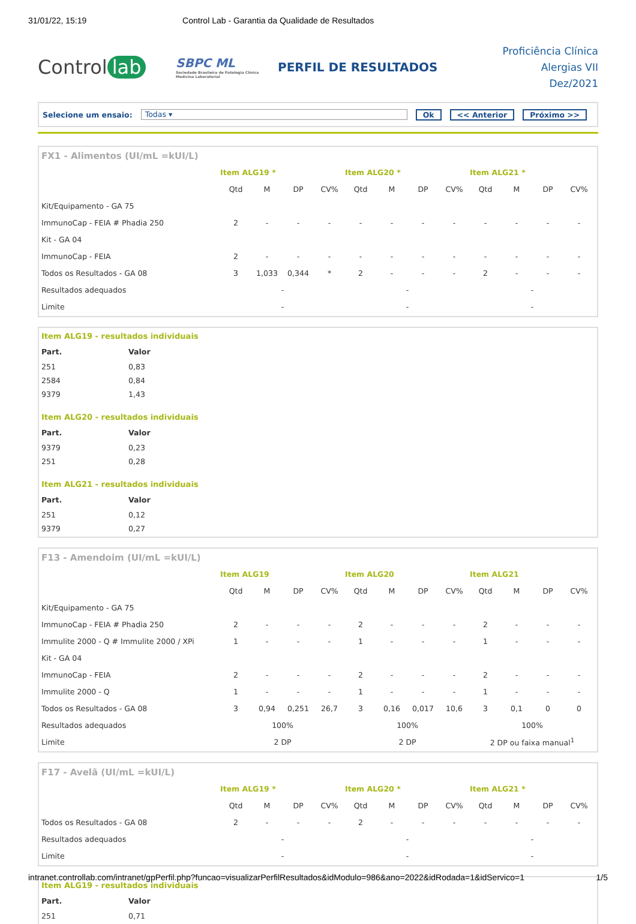31/01/22, 15:19 Control Lab - Garantia da Qualidade de Resultados
Control lab
SBPC ML
Sociedade Brasileira de Patologia Clínica Medicina Laboratorial
PERFIL DE RESULTADOS
Proficiência Clínica
Alergias VII
Dez/2021
Selecione um ensaio: Todas ▾ Ok << Anterior Próximo >>
FX1 - Alimentos (UI/mL =kUI/L)
| | Item ALG19 * | | | | Item ALG20 * | | | | Item ALG21 * | | | |
| --- | --- | --- | --- | --- | --- | --- | --- | --- | --- | --- | --- | --- |
| | Qtd | M | DP | CV% | Qtd | M | DP | CV% | Qtd | M | DP | CV% |
| Kit/Equipamento - GA 75 | | | | | | | | | | | | |
| ImmunoCap - FEIA # Phadia 250 | 2 | - | - | - | - | - | - | - | - | - | - | - |
| Kit - GA 04 | | | | | | | | | | | | |
| ImmunoCap - FEIA | 2 | - | - | - | - | - | - | - | - | - | - | - |
| Todos os Resultados - GA 08 | 3 | 1,033 | 0,344 | * | 2 | - | - | - | 2 | - | - | - |
| Resultados adequados | - | | | | - | | | | - | | | |
| Limite | - | | | | - | | | | - | | | |
Item ALG19 - resultados individuais
| Part. | Valor |
| --- | --- |
| 251 | 0,83 |
| 2584 | 0,84 |
| 9379 | 1,43 |
Item ALG20 - resultados individuais
| Part. | Valor |
| --- | --- |
| 9379 | 0,23 |
| 251 | 0,28 |
Item ALG21 - resultados individuais
| Part. | Valor |
| --- | --- |
| 251 | 0,12 |
| 9379 | 0,27 |
F13 - Amendoim (UI/mL =kUI/L)
| | Item ALG19 | | | | Item ALG20 | | | | Item ALG21 | | | |
| --- | --- | --- | --- | --- | --- | --- | --- | --- | --- | --- | --- | --- |
| | Qtd | M | DP | CV% | Qtd | M | DP | CV% | Qtd | M | DP | CV% |
| Kit/Equipamento - GA 75 | | | | | | | | | | | | |
| ImmunoCap - FEIA # Phadia 250 | 2 | - | - | - | 2 | - | - | - | 2 | - | - | - |
| Immulite 2000 - Q # Immulite 2000 / XPi | 1 | - | - | - | 1 | - | - | - | 1 | - | - | - |
| Kit - GA 04 | | | | | | | | | | | | |
| ImmunoCap - FEIA | 2 | - | - | - | 2 | - | - | - | 2 | - | - | - |
| Immulite 2000 - Q | 1 | - | - | - | 1 | - | - | - | 1 | - | - | - |
| Todos os Resultados - GA 08 | 3 | 0,94 | 0,251 | 26,7 | 3 | 0,16 | 0,017 | 10,6 | 3 | 0,1 | 0 | 0 |
| Resultados adequados | 100% | | | | 100% | | | | 100% | | | |
| Limite | 2 DP | | | | 2 DP | | | | 2 DP ou faixa manual<sup>1</sup> | | | |
F17 - Avelã (UI/mL =kUI/L)
| | Item ALG19 * | | | | Item ALG20 * | | | | Item ALG21 * | | | |
| --- | --- | --- | --- | --- | --- | --- | --- | --- | --- | --- | --- | --- |
| | Qtd | M | DP | CV% | Qtd | M | DP | CV% | Qtd | M | DP | CV% |
| Todos os Resultados - GA 08 | 2 | - | - | - | 2 | - | - | - | - | - | - | - |
| Resultados adequados | - | | | | - | | | | - | | | |
| Limite | - | | | | - | | | | - | | | |
Item ALG19 - resultados individuais
| Part. | Valor |
| --- | --- |
| 251 | 0,71 |
intranet.controllab.com/intranet/gpPerfil.php?funcao=visualizarPerfilResultados&idModulo=986&ano=2022&idRodada=1&idServico=1 1/5